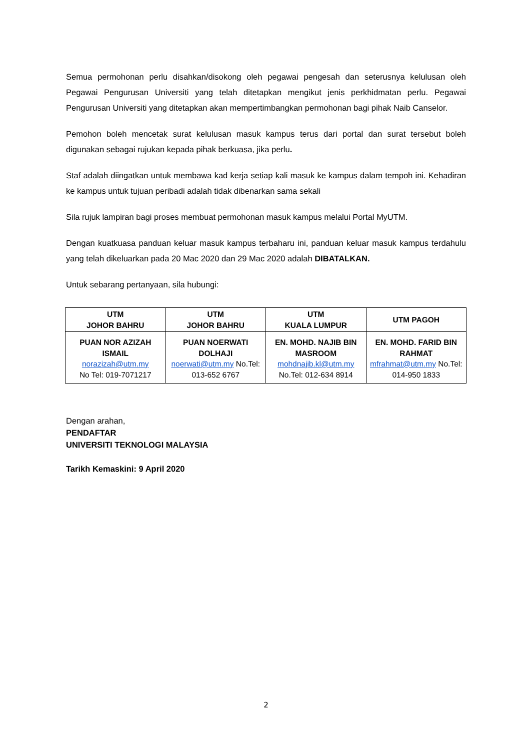Semua permohonan perlu disahkan/disokong oleh pegawai pengesah dan seterusnya kelulusan oleh Pegawai Pengurusan Universiti yang telah ditetapkan mengikut jenis perkhidmatan perlu. Pegawai Pengurusan Universiti yang ditetapkan akan mempertimbangkan permohonan bagi pihak Naib Canselor.
Pemohon boleh mencetak surat kelulusan masuk kampus terus dari portal dan surat tersebut boleh digunakan sebagai rujukan kepada pihak berkuasa, jika perlu.
Staf adalah diingatkan untuk membawa kad kerja setiap kali masuk ke kampus dalam tempoh ini. Kehadiran ke kampus untuk tujuan peribadi adalah tidak dibenarkan sama sekali
Sila rujuk lampiran bagi proses membuat permohonan masuk kampus melalui Portal MyUTM.
Dengan kuatkuasa panduan keluar masuk kampus terbaharu ini, panduan keluar masuk kampus terdahulu yang telah dikeluarkan pada 20 Mac 2020 dan 29 Mac 2020 adalah DIBATALKAN.
Untuk sebarang pertanyaan, sila hubungi:
| UTM JOHOR BAHRU | UTM JOHOR BAHRU | UTM KUALA LUMPUR | UTM PAGOH |
| --- | --- | --- | --- |
| PUAN NOR AZIZAH ISMAIL norazizah@utm.my No Tel: 019-7071217 | PUAN NOERWATI DOLHAJI noerwati@utm.my No.Tel: 013-652 6767 | EN. MOHD. NAJIB BIN MASROOM mohdnajib.kl@utm.my No.Tel: 012-634 8914 | EN. MOHD. FARID BIN RAHMAT mfrahmat@utm.my No.Tel: 014-950 1833 |
Dengan arahan,
PENDAFTAR
UNIVERSITI TEKNOLOGI MALAYSIA
Tarikh Kemaskini: 9 April 2020
2